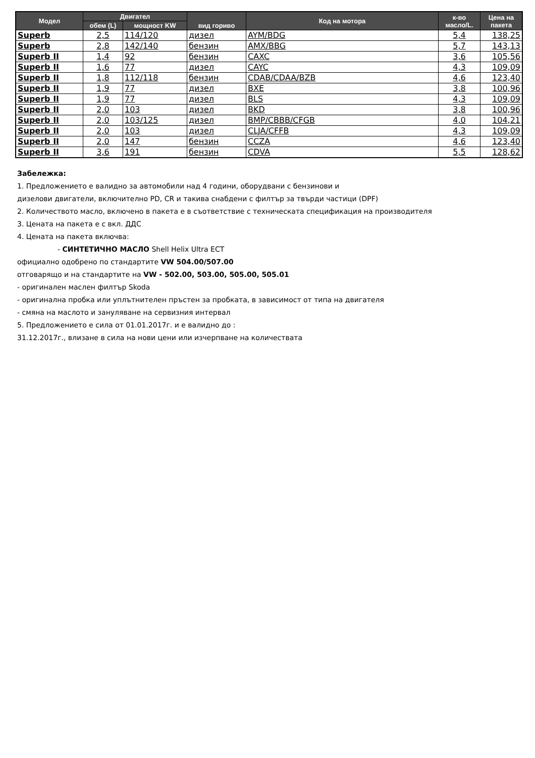| Модел | Двигател | | вид гориво | Код на мотора | к-во масло/L. | Цена на пакета |
| --- | --- | --- | --- | --- | --- | --- |
| | обем (L) | мощност KW | | | | |
| Superb | 2,5 | 114/120 | дизел | AYM/BDG | 5,4 | 138,25 |
| Superb | 2,8 | 142/140 | бензин | AMX/BBG | 5,7 | 143,13 |
| Superb II | 1,4 | 92 | бензин | CAXC | 3,6 | 105,56 |
| Superb II | 1,6 | 77 | дизел | CAYC | 4,3 | 109,09 |
| Superb II | 1,8 | 112/118 | бензин | CDAB/CDAA/BZB | 4,6 | 123,40 |
| Superb II | 1,9 | 77 | дизел | BXE | 3,8 | 100,96 |
| Superb II | 1,9 | 77 | дизел | BLS | 4,3 | 109,09 |
| Superb II | 2,0 | 103 | дизел | BKD | 3,8 | 100,96 |
| Superb II | 2,0 | 103/125 | дизел | BMP/CBBB/CFGB | 4,0 | 104,21 |
| Superb II | 2,0 | 103 | дизел | CLJA/CFFB | 4,3 | 109,09 |
| Superb II | 2,0 | 147 | бензин | CCZA | 4,6 | 123,40 |
| Superb II | 3,6 | 191 | бензин | CDVA | 5,5 | 128,62 |
Забележка:
1. Предложението е валидно за автомобили над 4 години, оборудвани с бензинови и
дизелови двигатели, включително PD, CR и такива снабдени с филтър за твърди частици (DPF)
2. Количеството масло, включено в пакета е в съответствие с техническата спецификация на производителя
3. Цената на пакета е с вкл. ДДС
4. Цената на пакета включва:
- СИНТЕТИЧНО МАСЛО Shell Helix Ultra ECT
официално одобрено по стандартите VW 504.00/507.00
отговарящо и на стандартите на VW - 502.00, 503.00, 505.00, 505.01
- оригинален маслен филтър Skoda
- оригинална пробка или уплътнителен пръстен за пробката, в зависимост от типа на двигателя
- смяна на маслото и зануляване на сервизния интервал
5. Предложението е сила от 01.01.2017г. и е валидно до :
31.12.2017г., влизане в сила на нови цени или изчерпване на количествата